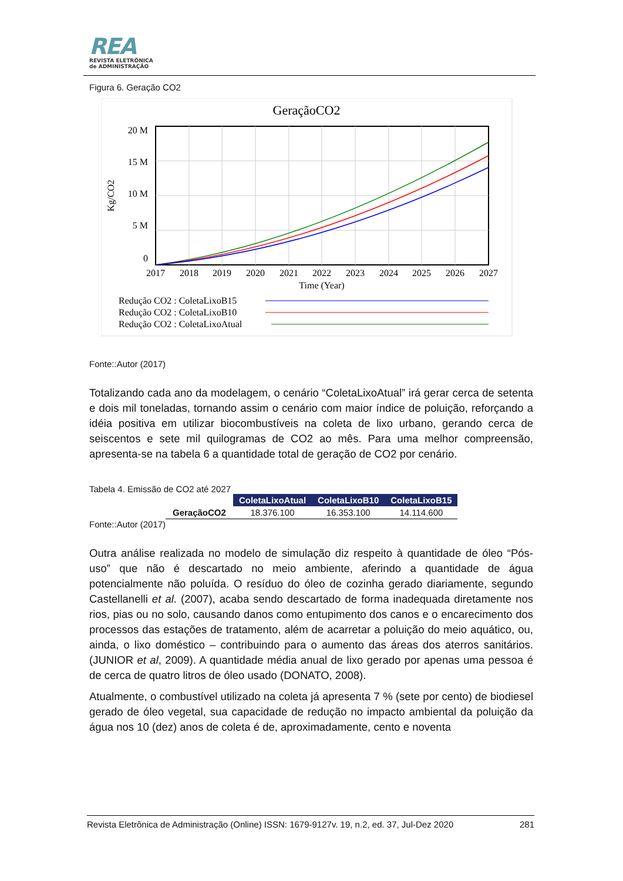REA
REVISTA ELETRÔNICA
de ADMINISTRAÇÃO
Figura 6. Geração CO2
GeraçãoCO2
20 M
15 M
10 M
5 M
0
Kg/CO2
2017
2018
2019
2020
2021
2022
2023
2024
2025
2026
2027
Time (Year)
Redução CO2 : ColetaLixoB15
Redução CO2 : ColetaLixoB10
Redução CO2 : ColetaLixoAtual
Fonte::Autor (2017)
Totalizando cada ano da modelagem, o cenário “ColetaLixoAtual” irá gerar cerca de setenta e dois mil toneladas, tornando assim o cenário com maior índice de poluição, reforçando a idéia positiva em utilizar biocombustíveis na coleta de lixo urbano, gerando cerca de seiscentos e sete mil quilogramas de CO2 ao mês. Para uma melhor compreensão, apresenta-se na tabela 6 a quantidade total de geração de CO2 por cenário.
Tabela 4. Emissão de CO2 até 2027
| | ColetaLixoAtual | ColetaLixoB10 | ColetaLixoB15 |
| --- | --- | --- | --- |
| GeraçãoCO2 | 18.376.100 | 16.353.100 | 14.114.600 |
Fonte::Autor (2017)
Outra análise realizada no modelo de simulação diz respeito à quantidade de óleo “Pós-uso” que não é descartado no meio ambiente, aferindo a quantidade de água potencialmente não poluída. O resíduo do óleo de cozinha gerado diariamente, segundo Castellanelli et al. (2007), acaba sendo descartado de forma inadequada diretamente nos rios, pias ou no solo, causando danos como entupimento dos canos e o encarecimento dos processos das estações de tratamento, além de acarretar a poluição do meio aquático, ou, ainda, o lixo doméstico – contribuindo para o aumento das áreas dos aterros sanitários.(JUNIOR et al, 2009). A quantidade média anual de lixo gerado por apenas uma pessoa é de cerca de quatro litros de óleo usado (DONATO, 2008).
Atualmente, o combustível utilizado na coleta já apresenta 7 % (sete por cento) de biodiesel gerado de óleo vegetal, sua capacidade de redução no impacto ambiental da poluição da água nos 10 (dez) anos de coleta é de, aproximadamente, cento e noventa
Revista Eletrônica de Administração (Online) ISSN: 1679-9127v. 19, n.2, ed. 37, Jul-Dez 2020 281